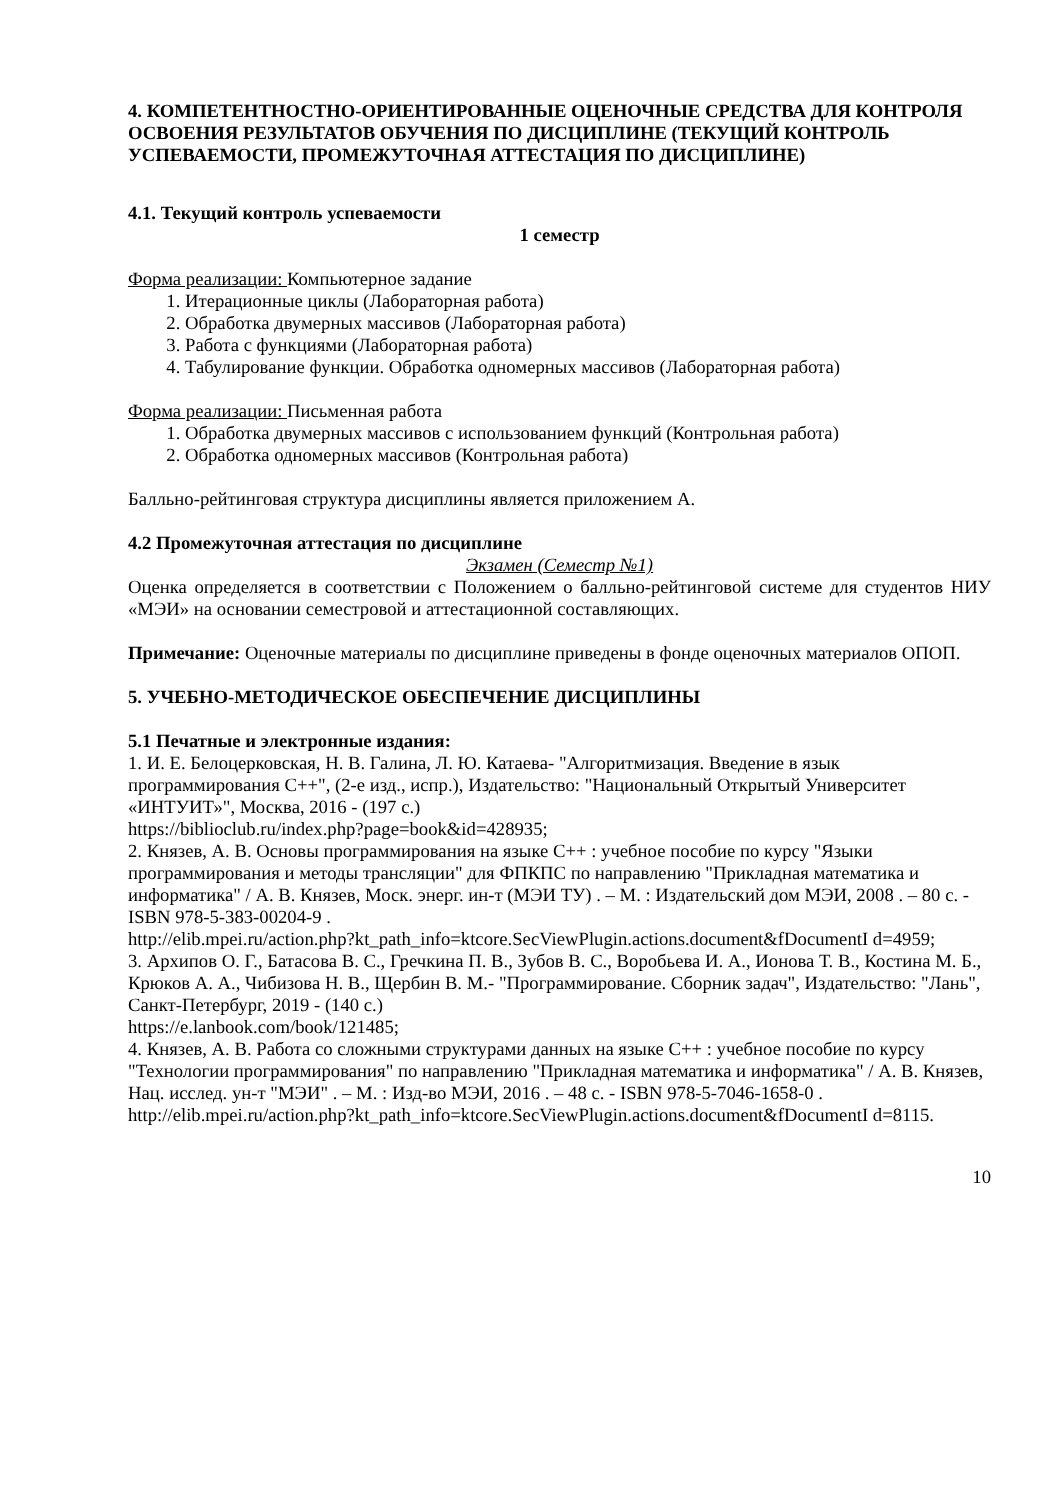4. КОМПЕТЕНТНОСТНО-ОРИЕНТИРОВАННЫЕ ОЦЕНОЧНЫЕ СРЕДСТВА ДЛЯ КОНТРОЛЯ ОСВОЕНИЯ РЕЗУЛЬТАТОВ ОБУЧЕНИЯ ПО ДИСЦИПЛИНЕ (ТЕКУЩИЙ КОНТРОЛЬ УСПЕВАЕМОСТИ, ПРОМЕЖУТОЧНАЯ АТТЕСТАЦИЯ ПО ДИСЦИПЛИНЕ)
4.1. Текущий контроль успеваемости
1 семестр
Форма реализации: Компьютерное задание
1. Итерационные циклы (Лабораторная работа)
2. Обработка двумерных массивов (Лабораторная работа)
3. Работа с функциями (Лабораторная работа)
4. Табулирование функции. Обработка одномерных массивов (Лабораторная работа)
Форма реализации: Письменная работа
1. Обработка двумерных массивов с использованием функций (Контрольная работа)
2. Обработка одномерных массивов (Контрольная работа)
Балльно-рейтинговая структура дисциплины является приложением А.
4.2 Промежуточная аттестация по дисциплине
Экзамен (Семестр №1)
Оценка определяется в соответствии с Положением о балльно-рейтинговой системе для студентов НИУ «МЭИ» на основании семестровой и аттестационной составляющих.
Примечание: Оценочные материалы по дисциплине приведены в фонде оценочных материалов ОПОП.
5. УЧЕБНО-МЕТОДИЧЕСКОЕ ОБЕСПЕЧЕНИЕ ДИСЦИПЛИНЫ
5.1 Печатные и электронные издания:
1. И. Е. Белоцерковская, Н. В. Галина, Л. Ю. Катаева- "Алгоритмизация. Введение в язык программирования C++", (2-е изд., испр.), Издательство: "Национальный Открытый Университет «ИНТУИТ»", Москва, 2016 - (197 с.)
https://biblioclub.ru/index.php?page=book&id=428935;
2. Князев, А. В. Основы программирования на языке С++ : учебное пособие по курсу "Языки программирования и методы трансляции" для ФПКПС по направлению "Прикладная математика и информатика" / А. В. Князев, Моск. энерг. ин-т (МЭИ ТУ) . – М. : Издательский дом МЭИ, 2008 . – 80 с. - ISBN 978-5-383-00204-9 .
http://elib.mpei.ru/action.php?kt_path_info=ktcore.SecViewPlugin.actions.document&fDocumentI d=4959;
3. Архипов О. Г., Батасова В. С., Гречкина П. В., Зубов В. С., Воробьева И. А., Ионова Т. В., Костина М. Б., Крюков А. А., Чибизова Н. В., Щербин В. М.- "Программирование. Сборник задач", Издательство: "Лань", Санкт-Петербург, 2019 - (140 с.)
https://e.lanbook.com/book/121485;
4. Князев, А. В. Работа со сложными структурами данных на языке C++ : учебное пособие по курсу "Технологии программирования" по направлению "Прикладная математика и информатика" / А. В. Князев, Нац. исслед. ун-т "МЭИ" . – М. : Изд-во МЭИ, 2016 . – 48 с. - ISBN 978-5-7046-1658-0 .
http://elib.mpei.ru/action.php?kt_path_info=ktcore.SecViewPlugin.actions.document&fDocumentI d=8115.
10